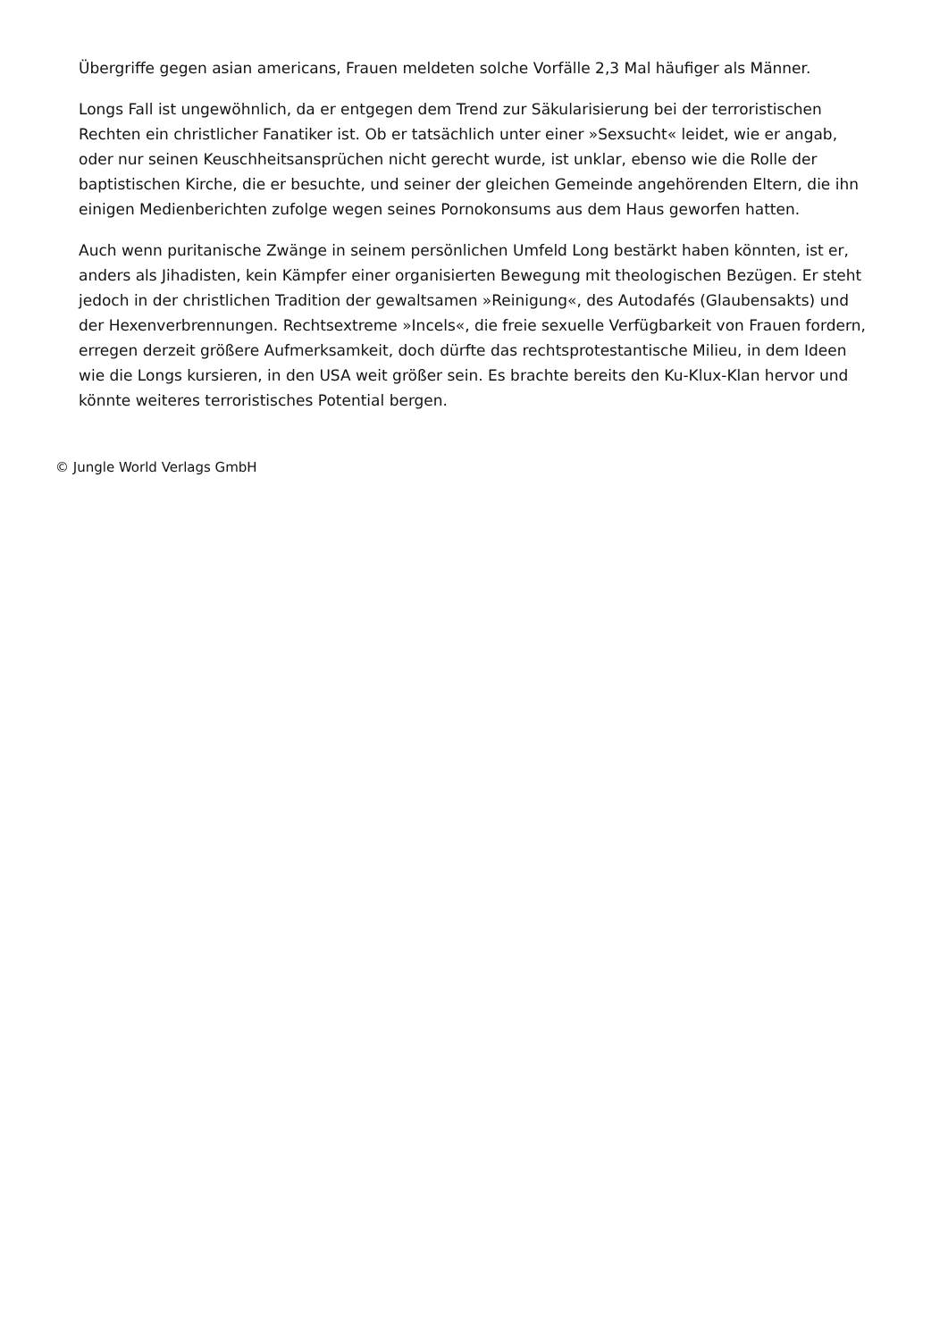Übergriffe gegen asian americans, Frauen meldeten solche Vorfälle 2,3 Mal häufiger als Männer.
Longs Fall ist ungewöhnlich, da er entgegen dem Trend zur Säkularisierung bei der terroristischen Rechten ein christlicher Fanatiker ist. Ob er tatsächlich unter einer »Sexsucht« leidet, wie er angab, oder nur seinen Keuschheitsansprüchen nicht gerecht wurde, ist unklar, ebenso wie die Rolle der baptistischen Kirche, die er besuchte, und seiner der gleichen Gemeinde angehörenden Eltern, die ihn einigen Medienberichten zufolge wegen seines Pornokonsums aus dem Haus geworfen hatten.
Auch wenn puritanische Zwänge in seinem persönlichen Umfeld Long bestärkt haben könnten, ist er, anders als Jihadisten, kein Kämpfer einer organisierten Bewegung mit theologischen Bezügen. Er steht jedoch in der christlichen Tradition der gewaltsamen »Reinigung«, des Autodafés (Glaubensakts) und der Hexenverbrennungen. Rechtsextreme »Incels«, die freie sexuelle Verfügbarkeit von Frauen fordern, erregen derzeit größere Aufmerksamkeit, doch dürfte das rechtsprotestantische Milieu, in dem Ideen wie die Longs kursieren, in den USA weit größer sein. Es brachte bereits den Ku-Klux-Klan hervor und könnte weiteres terroristisches Potential bergen.
© Jungle World Verlags GmbH